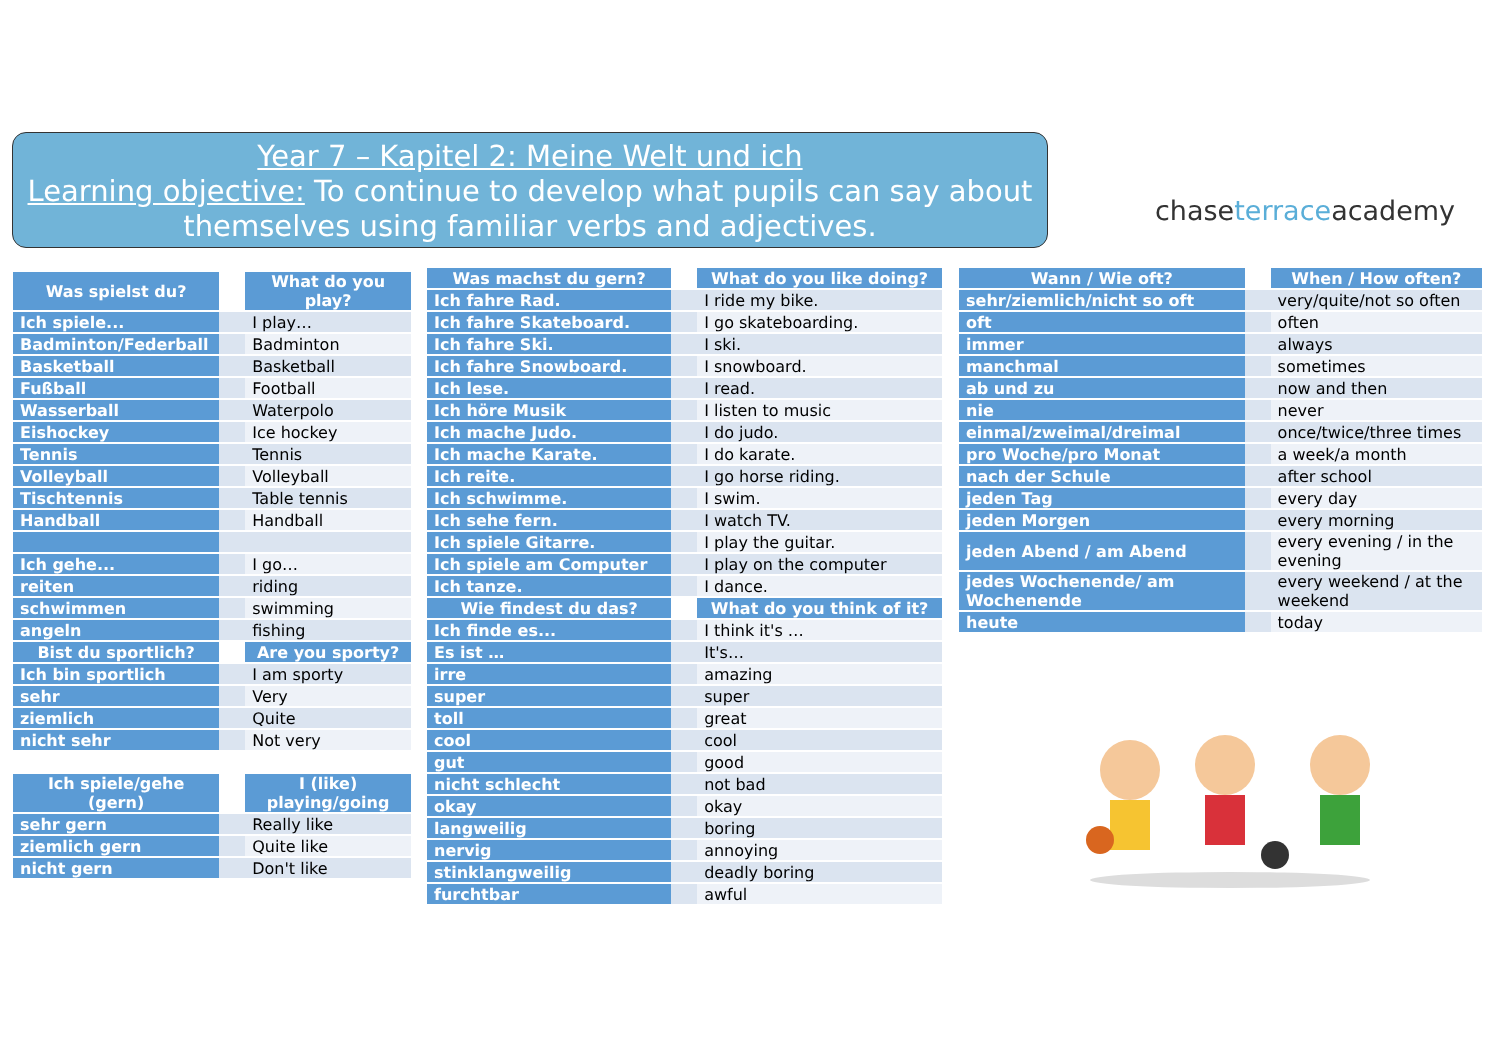Year 7 – Kapitel 2: Meine Welt und ich
Learning objective: To continue to develop what pupils can say about themselves using familiar verbs and adjectives.
chaseterraceacademy
| Was spielst du? | What do you play? |
| --- | --- |
| Ich spiele... | I play… |
| Badminton/Federball | Badminton |
| Basketball | Basketball |
| Fußball | Football |
| Wasserball | Waterpolo |
| Eishockey | Ice hockey |
| Tennis | Tennis |
| Volleyball | Volleyball |
| Tischtennis | Table tennis |
| Handball | Handball |
| Ich gehe... | I go… |
| reiten | riding |
| schwimmen | swimming |
| angeln | fishing |
| Bist du sportlich? | Are you sporty? |
| Ich bin sportlich | I am sporty |
| sehr | Very |
| ziemlich | Quite |
| nicht sehr | Not very |
| Ich spiele/gehe (gern) | I (like) playing/going |
| sehr gern | Really like |
| ziemlich gern | Quite like |
| nicht gern | Don't like |
| Was machst du gern? | What do you like doing? |
| --- | --- |
| Ich fahre Rad. | I ride my bike. |
| Ich fahre Skateboard. | I go skateboarding. |
| Ich fahre Ski. | I ski. |
| Ich fahre Snowboard. | I snowboard. |
| Ich lese. | I read. |
| Ich höre Musik | I listen to music |
| Ich mache Judo. | I do judo. |
| Ich mache Karate. | I do karate. |
| Ich reite. | I go horse riding. |
| Ich schwimme. | I swim. |
| Ich sehe fern. | I watch TV. |
| Ich spiele Gitarre. | I play the guitar. |
| Ich spiele am Computer | I play on the computer |
| Ich tanze. | I dance. |
| Wie findest du das? | What do you think of it? |
| Ich finde es... | I think it's … |
| Es ist … | It's… |
| irre | amazing |
| super | super |
| toll | great |
| cool | cool |
| gut | good |
| nicht schlecht | not bad |
| okay | okay |
| langweilig | boring |
| nervig | annoying |
| stinklangweilig | deadly boring |
| furchtbar | awful |
| Wann / Wie oft? | When / How often? |
| --- | --- |
| sehr/ziemlich/nicht so oft | very/quite/not so often |
| oft | often |
| immer | always |
| manchmal | sometimes |
| ab und zu | now and then |
| nie | never |
| einmal/zweimal/dreimal | once/twice/three times |
| pro Woche/pro Monat | a week/a month |
| nach der Schule | after school |
| jeden Tag | every day |
| jeden Morgen | every morning |
| jeden Abend / am Abend | every evening / in the evening |
| jedes Wochenende/ am Wochenende | every weekend / at the weekend |
| heute | today |